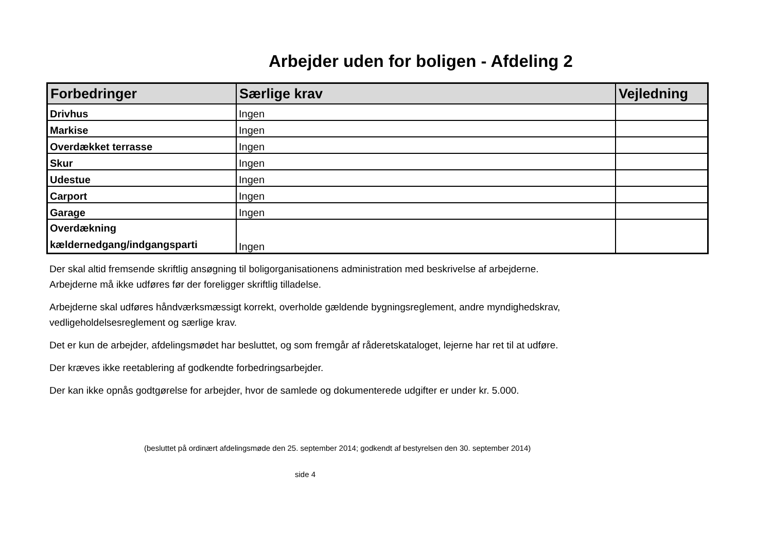Arbejder uden for boligen - Afdeling 2
| Forbedringer | Særlige krav | Vejledning |
| --- | --- | --- |
| Drivhus | Ingen | |
| Markise | Ingen | |
| Overdækket terrasse | Ingen | |
| Skur | Ingen | |
| Udestue | Ingen | |
| Carport | Ingen | |
| Garage | Ingen | |
| Overdækning kældernedgang/indgangsparti | Ingen | |
Der skal altid fremsende skriftlig ansøgning til boligorganisationens administration med beskrivelse af arbejderne.
Arbejderne må ikke udføres før der foreligger skriftlig tilladelse.
Arbejderne skal udføres håndværksmæssigt korrekt, overholde gældende bygningsreglement, andre myndighedskrav,
vedligeholdelsesreglement og særlige krav.
Det er kun de arbejder, afdelingsmødet har besluttet, og som fremgår af råderetskataloget, lejerne har ret til at udføre.
Der kræves ikke reetablering af godkendte forbedringsarbejder.
Der kan ikke opnås godtgørelse for arbejder, hvor de samlede og dokumenterede udgifter er under kr. 5.000.
(besluttet på ordinært afdelingsmøde den 25. september 2014; godkendt af bestyrelsen den 30. september 2014)
side 4